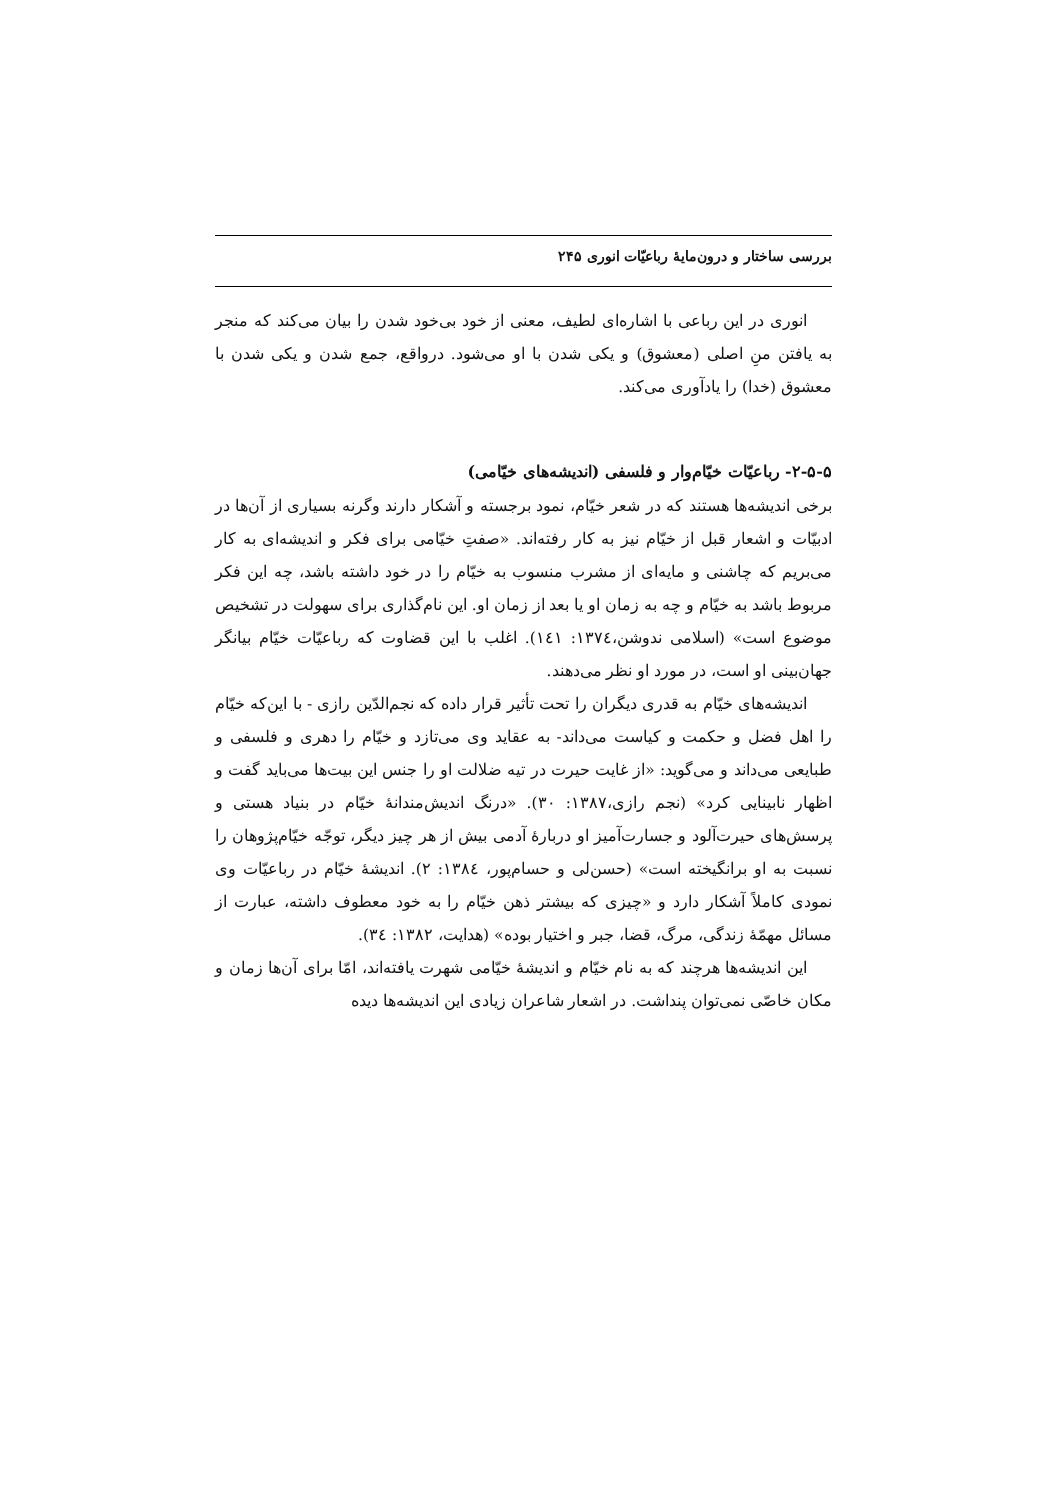بررسی ساختار و درون‌مایهٔ رباعیّات انوری ۲۴۵
انوری در این رباعی با اشاره‌ای لطیف، معنی از خود بی‌خود شدن را بیان می‌کند که منجر به یافتن منِ اصلی (معشوق) و یکی شدن با او می‌شود. درواقع، جمع شدن و یکی شدن با معشوق (خدا) را یادآوری می‌کند.
۲-۵-۵- رباعیّات خیّام‌وار و فلسفی (اندیشه‌های خیّامی)
برخی اندیشه‌ها هستند که در شعر خیّام، نمود برجسته و آشکار دارند وگرنه بسیاری از آن‌ها در ادبیّات و اشعار قبل از خیّام نیز به کار رفته‌اند. «صفتِ خیّامی برای فکر و اندیشه‌ای به کار می‌بریم که چاشنی و مایه‌ای از مشرب منسوب به خیّام را در خود داشته باشد، چه این فکر مربوط باشد به خیّام و چه به زمان او یا بعد از زمان او. این نام‌گذاری برای سهولت در تشخیص موضوع است» (اسلامی ندوشن،۱۳۷٤: ۱٤۱). اغلب با این قضاوت که رباعیّات خیّام بیانگر جهان‌بینی او است، در مورد او نظر می‌دهند.
اندیشه‌های خیّام به قدری دیگران را تحت تأثیر قرار داده که نجم‌الدّین رازی - با این‌که خیّام را اهل فضل و حکمت و کیاست می‌داند- به عقاید وی می‌تازد و خیّام را دهری و فلسفی و طبایعی می‌داند و می‌گوید: «از غایت حیرت در تیه ضلالت او را جنس این بیت‌ها می‌باید گفت و اظهار نابینایی کرد» (نجم رازی،۱۳۸۷: ۳۰). «درنگ اندیش‌مندانهٔ خیّام در بنیاد هستی و پرسش‌های حیرت‌آلود و جسارت‌آمیز او دربارهٔ آدمی بیش از هر چیز دیگر، توجّه خیّام‌پژوهان را نسبت به او برانگیخته است» (حسن‌لی و حسام‌پور، ۱۳۸٤: ۲). اندیشهٔ خیّام در رباعیّات وی نمودی کاملاً آشکار دارد و «چیزی که بیشتر ذهن خیّام را به خود معطوف داشته، عبارت از مسائل مهمّهٔ زندگی، مرگ، قضا، جبر و اختیار بوده» (هدایت، ۱۳۸۲: ۳٤).
این اندیشه‌ها هرچند که به نام خیّام و اندیشهٔ خیّامی شهرت یافته‌اند، امّا برای آن‌ها زمان و مکان خاصّی نمی‌توان پنداشت. در اشعار شاعران زیادی این اندیشه‌ها دیده